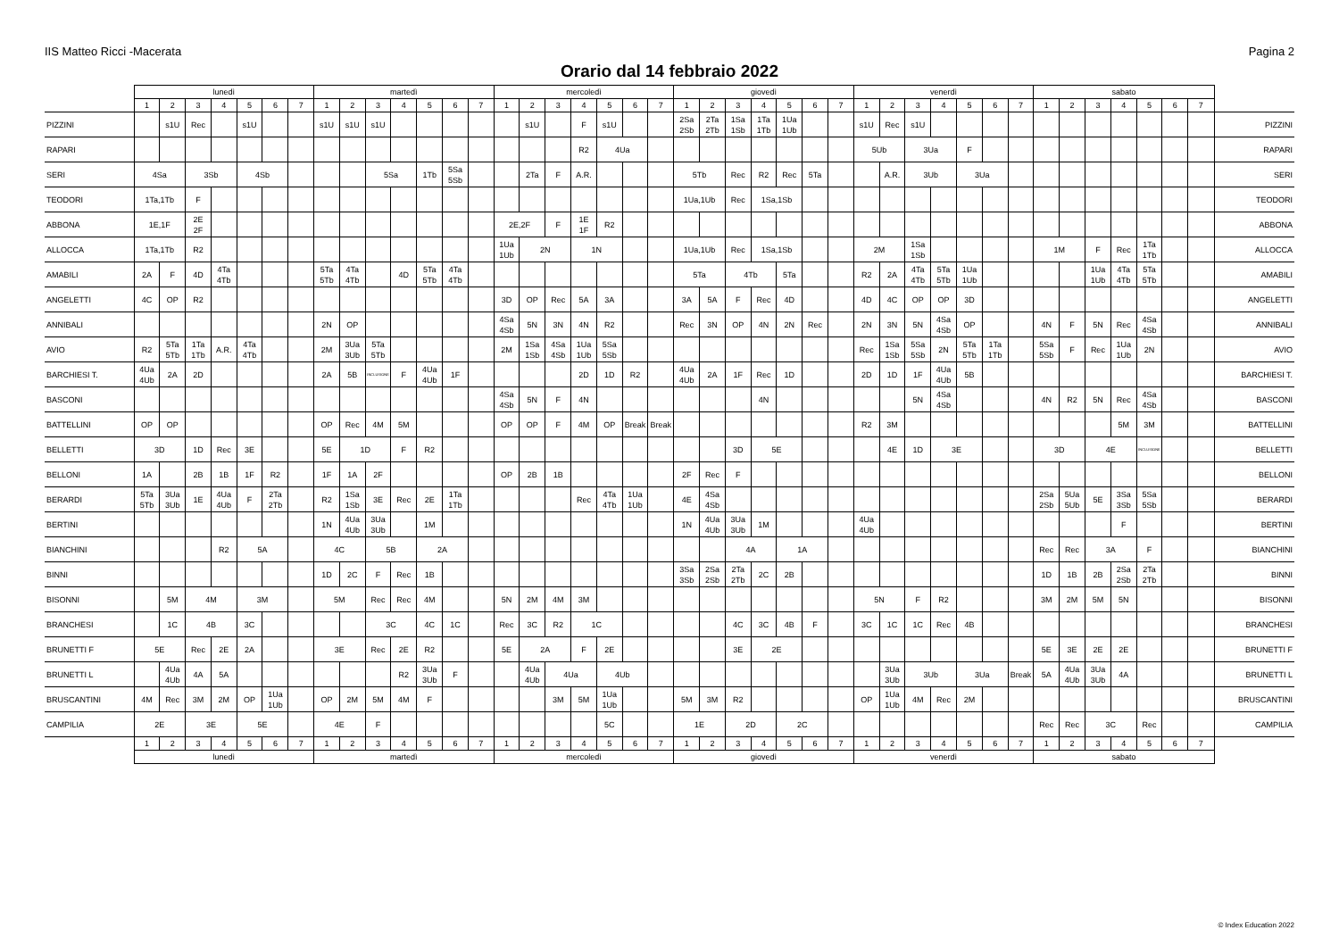IIS Matteo Ricci -Macerata Pagina 2
Orario dal 14 febbraio 2022
| | lunedì | | | | | | | martedì | | | | | | | mercoledì | | | | | | | giovedì | | | | | | | venerdì | | | | | | | sabato | | | | | | | |
| --- | --- | --- | --- | --- | --- | --- | --- | --- | --- | --- | --- | --- | --- | --- | --- | --- | --- | --- | --- | --- | --- | --- | --- | --- | --- | --- | --- | --- | --- | --- | --- | --- | --- | --- | --- | --- | --- | --- | --- | --- | --- | --- | --- |
| | 1 | 2 | 3 | 4 | 5 | 6 | 7 | 1 | 2 | 3 | 4 | 5 | 6 | 7 | 1 | 2 | 3 | 4 | 5 | 6 | 7 | 1 | 2 | 3 | 4 | 5 | 6 | 7 | 1 | 2 | 3 | 4 | 5 | 6 | 7 | 1 | 2 | 3 | 4 | 5 | 6 | 7 | |
| PIZZINI | | s1U | Rec | | s1U | | | s1U | s1U | s1U | | | | | | s1U | | F | s1U | | | 2Sa 2Sb | 2Ta 2Tb | 1Sa 1Sb | 1Ta 1Tb | 1Ua 1Ub | | | s1U | Rec | s1U | | | | | | | | | | | | PIZZINI |
| RAPARI | | | | | | | | | | | | | | | | | | R2 | 4Ua | | | | | | | | | | 5Ub | | 3Ua | | F | | | | | | | | | | RAPARI |
| SERI | 4Sa | | 3Sb | | 4Sb | | | | | 5Sa | | 1Tb | 5Sa 5Sb | | | 2Ta | F | A.R. | | | | 5Tb | | Rec | R2 | Rec | 5Ta | | | A.R. | 3Ub | | 3Ua | | | | | | | | | | SERI |
| TEODORI | 1Ta,1Tb | | F | | | | | | | | | | | | | | | | | | | 1Ua,1Ub | | Rec | 1Sa,1Sb | | | | | | | | | | | | | | | | | | TEODORI |
| ABBONA | 1E,1F | | 2E 2F | | | | | | | | | | | | 2E,2F | | F | 1E 1F | R2 | | | | | | | | | | | | | | | | | | | | | | | | ABBONA |
| ALLOCCA | 1Ta,1Tb | | R2 | | | | | | | | | | | | 1Ua 1Ub | 2N | | 1N | | | | 1Ua,1Ub | | Rec | 1Sa,1Sb | | | | 2M | | 1Sa 1Sb | | | | | 1M | | F | Rec | 1Ta 1Tb | | | ALLOCCA |
| AMABILI | 2A | F | 4D | 4Ta 4Tb | | | | 5Ta 5Tb | 4Ta 4Tb | | 4D | 5Ta 5Tb | 4Ta 4Tb | | | | | | | | | 5Ta | | 4Tb | | 5Ta | | | R2 | 2A | 4Ta 4Tb | 5Ta 5Tb | 1Ua 1Ub | | | | | 1Ua 1Ub | 4Ta 4Tb | 5Ta 5Tb | | | AMABILI |
| ANGELETTI | 4C | OP | R2 | | | | | | | | | | | | 3D | OP | Rec | 5A | 3A | | | 3A | 5A | F | Rec | 4D | | | 4D | 4C | OP | OP | 3D | | | | | | | | | | ANGELETTI |
| ANNIBALI | | | | | | | | 2N | OP | | | | | | 4Sa 4Sb | 5N | 3N | 4N | R2 | | | Rec | 3N | OP | 4N | 2N | Rec | | 2N | 3N | 5N | 4Sa 4Sb | OP | | | 4N | F | 5N | Rec | 4Sa 4Sb | | | ANNIBALI |
| AVIO | R2 | 5Ta 5Tb | 1Ta 1Tb | A.R. | 4Ta 4Tb | | | 2M | 3Ua 3Ub | 5Ta 5Tb | | | | | 2M | 1Sa 1Sb | 4Sa 4Sb | 1Ua 1Ub | 5Sa 5Sb | | | | | | | | | | Rec | 1Sa 1Sb | 5Sa 5Sb | 2N | 5Ta 5Tb | 1Ta 1Tb | | 5Sa 5Sb | F | Rec | 1Ua 1Ub | 2N | | | AVIO |
| BARCHIESI T. | 4Ua 4Ub | 2A | 2D | | | | | 2A | 5B | INCLUSIONE | F | 4Ua 4Ub | 1F | | | | | 2D | 1D | R2 | | 4Ua 4Ub | 2A | 1F | Rec | 1D | | | 2D | 1D | 1F | 4Ua 4Ub | 5B | | | | | | | | | | BARCHIESI T. |
| BASCONI | | | | | | | | | | | | | | | 4Sa 4Sb | 5N | F | 4N | | | | | | | 4N | | | | | | 5N | 4Sa 4Sb | | | | 4N | R2 | 5N | Rec | 4Sa 4Sb | | | BASCONI |
| BATTELLINI | OP | OP | | | | | | OP | Rec | 4M | 5M | | | | OP | OP | F | 4M | OP | Break | Break | | | | | | | | R2 | 3M | | | | | | | | | 5M | 3M | | | BATTELLINI |
| BELLETTI | 3D | | 1D | Rec | 3E | | | 5E | 1D | | F | R2 | | | | | | | | | | | | 3D | 5E | | | | | 4E | 1D | 3E | | | | 3D | | 4E | | INCLUSIONE | | | BELLETTI |
| BELLONI | 1A | | 2B | 1B | 1F | R2 | | 1F | 1A | 2F | | | | | OP | 2B | 1B | | | | | 2F | Rec | F | | | | | | | | | | | | | | | | | | | BELLONI |
| BERARDI | 5Ta 5Tb | 3Ua 3Ub | 1E | 4Ua 4Ub | F | 2Ta 2Tb | | R2 | 1Sa 1Sb | 3E | Rec | 2E | 1Ta 1Tb | | | | | Rec | 4Ta 4Tb | 1Ua 1Ub | | 4E | 4Sa 4Sb | | | | | | | | | | | | | 2Sa 2Sb | 5Ua 5Ub | 5E | 3Sa 3Sb | 5Sa 5Sb | | | BERARDI |
| BERTINI | | | | | | | | 1N | 4Ua 4Ub | 3Ua 3Ub | | 1M | | | | | | | | | | 1N | 4Ua 4Ub | 3Ua 3Ub | 1M | | | | 4Ua 4Ub | | | | | | | | | | F | | | | BERTINI |
| BIANCHINI | | | | R2 | 5A | | | 4C | | 5B | | 2A | | | | | | | | | | | | 4A | | 1A | | | | | | | | | | Rec | Rec | 3A | | F | | | BIANCHINI |
| BINNI | | | | | | | | 1D | 2C | F | Rec | 1B | | | | | | | | | | 3Sa 3Sb | 2Sa 2Sb | 2Ta 2Tb | 2C | 2B | | | | | | | | | | 1D | 1B | 2B | 2Sa 2Sb | 2Ta 2Tb | | | BINNI |
| BISONNI | | 5M | 4M | | 3M | | | 5M | | Rec | Rec | 4M | | | 5N | 2M | 4M | 3M | | | | | | | | | | | 5N | | F | R2 | | | | 3M | 2M | 5M | 5N | | | | BISONNI |
| BRANCHESI | | 1C | 4B | | 3C | | | | | 3C | | 4C | 1C | | Rec | 3C | R2 | 1C | | | | | | 4C | 3C | 4B | F | | 3C | 1C | 1C | Rec | 4B | | | | | | | | | | BRANCHESI |
| BRUNETTI F | 5E | | Rec | 2E | 2A | | | 3E | | Rec | 2E | R2 | | | 5E | 2A | | F | 2E | | | | | 3E | 2E | | | | | | | | | | | 5E | 3E | 2E | 2E | | | | BRUNETTI F |
| BRUNETTI L | | 4Ua 4Ub | 4A | 5A | | | | | | | R2 | 3Ua 3Ub | F | | | 4Ua 4Ub | 4Ua | | 4Ub | | | | | | | | | | | 3Ua 3Ub | 3Ub | | 3Ua | | Break | 5A | 4Ua 4Ub | 3Ua 3Ub | 4A | | | | BRUNETTI L |
| BRUSCANTINI | 4M | Rec | 3M | 2M | OP | 1Ua 1Ub | | OP | 2M | 5M | 4M | F | | | | | 3M | 5M | 1Ua 1Ub | | | 5M | 3M | R2 | | | | | OP | 1Ua 1Ub | 4M | Rec | 2M | | | | | | | | | | BRUSCANTINI |
| CAMPILIA | 2E | | 3E | | 5E | | | 4E | | F | | | | | | | | | 5C | | | 1E | | 2D | | 2C | | | | | | | | | | Rec | Rec | 3C | | Rec | | | CAMPILIA |
| | 1 | 2 | 3 | 4 | 5 | 6 | 7 | 1 | 2 | 3 | 4 | 5 | 6 | 7 | 1 | 2 | 3 | 4 | 5 | 6 | 7 | 1 | 2 | 3 | 4 | 5 | 6 | 7 | 1 | 2 | 3 | 4 | 5 | 6 | 7 | 1 | 2 | 3 | 4 | 5 | 6 | 7 | |
| | lunedì | | | | | | | martedì | | | | | | | mercoledì | | | | | | | giovedì | | | | | | | venerdì | | | | | | | sabato | | | | | | | |
© Index Education 2022